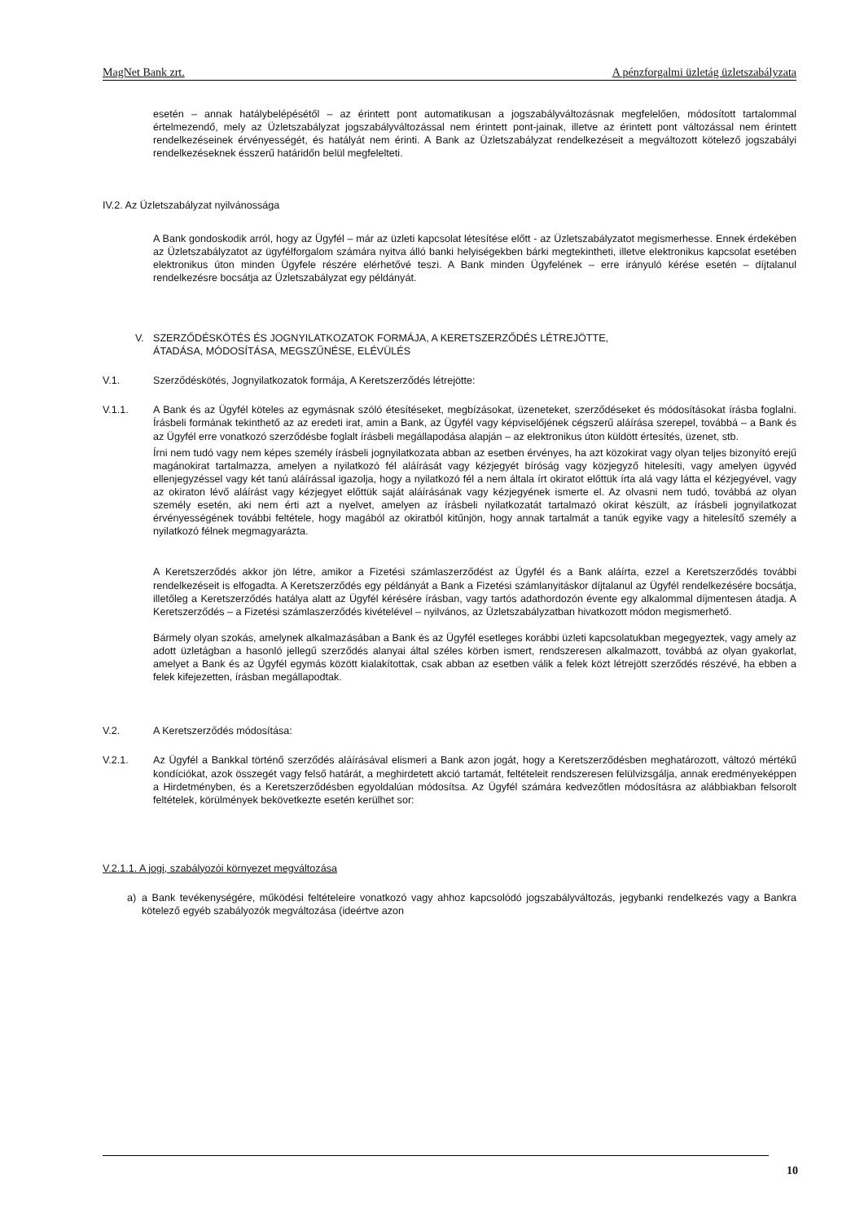MagNet Bank zrt. A pénzforgalmi üzletág üzletszabályzata
esetén – annak hatálybelépésétől – az érintett pont automatikusan a jogszabályváltozásnak megfelelően, módosított tartalommal értelmezendő, mely az Üzletszabályzat jogszabályváltozással nem érintett pont-jainak, illetve az érintett pont változással nem érintett rendelkezéseinek érvényességét, és hatályát nem érinti. A Bank az Üzletszabályzat rendelkezéseit a megváltozott kötelező jogszabályi rendelkezéseknek ésszerű határidőn belül megfelelteti.
IV.2. Az Üzletszabályzat nyilvánossága
A Bank gondoskodik arról, hogy az Ügyfél – már az üzleti kapcsolat létesítése előtt - az Üzletszabályzatot megismerhesse. Ennek érdekében az Üzletszabályzatot az ügyfélforgalom számára nyitva álló banki helyiségekben bárki megtekintheti, illetve elektronikus kapcsolat esetében elektronikus úton minden Ügyfele részére elérhetővé teszi. A Bank minden Ügyfelének – erre irányuló kérése esetén – díjtalanul rendelkezésre bocsátja az Üzletszabályzat egy példányát.
V. SZERZŐDÉSKÖTÉS ÉS JOGNYILATKOZATOK FORMÁJA, A KERETSZERZŐDÉS LÉTREJÖTTE,
ÁTADÁSA, MÓDOSÍTÁSA, MEGSZŰNÉSE, ELÉVÜLÉS
V.1. Szerződéskötés, Jognyilatkozatok formája, A Keretszerződés létrejötte:
V.1.1. A Bank és az Ügyfél köteles az egymásnak szóló étesítéseket, megbízásokat, üzeneteket, szerződéseket és módosításokat írásba foglalni. Írásbeli formának tekinthető az az eredeti irat, amin a Bank, az Ügyfél vagy képviselőjének cégszerű aláírása szerepel, továbbá – a Bank és az Ügyfél erre vonatkozó szerződésbe foglalt írásbeli megállapodása alapján – az elektronikus úton küldött értesítés, üzenet, stb.
Írni nem tudó vagy nem képes személy írásbeli jognyilatkozata abban az esetben érvényes, ha azt közokirat vagy olyan teljes bizonyító erejű magánokirat tartalmazza, amelyen a nyilatkozó fél aláírását vagy kézjegyét bíróság vagy közjegyző hitelesíti, vagy amelyen ügyvéd ellenjegyzéssel vagy két tanú aláírással igazolja, hogy a nyilatkozó fél a nem általa írt okiratot előttük írta alá vagy látta el kézjegyével, vagy az okiraton lévő aláírást vagy kézjegyet előttük saját aláírásának vagy kézjegyének ismerte el. Az olvasni nem tudó, továbbá az olyan személy esetén, aki nem érti azt a nyelvet, amelyen az írásbeli nyilatkozatát tartalmazó okirat készült, az írásbeli jognyilatkozat érvényességének további feltétele, hogy magából az okiratból kitűnjön, hogy annak tartalmát a tanúk egyike vagy a hitelesítő személy a nyilatkozó félnek megmagyarázta.
A Keretszerződés akkor jön létre, amikor a Fizetési számlaszerződést az Ügyfél és a Bank aláírta, ezzel a Keretszerződés további rendelkezéseit is elfogadta. A Keretszerződés egy példányát a Bank a Fizetési számlanyitáskor díjtalanul az Ügyfél rendelkezésére bocsátja, illetőleg a Keretszerződés hatálya alatt az Ügyfél kérésére írásban, vagy tartós adathordozón évente egy alkalommal díjmentesen átadja. A Keretszerződés – a Fizetési számlaszerződés kivételével – nyilvános, az Üzletszabályzatban hivatkozott módon megismerhető.
Bármely olyan szokás, amelynek alkalmazásában a Bank és az Ügyfél esetleges korábbi üzleti kapcsolatukban megegyeztek, vagy amely az adott üzletágban a hasonló jellegű szerződés alanyai által széles körben ismert, rendszeresen alkalmazott, továbbá az olyan gyakorlat, amelyet a Bank és az Ügyfél egymás között kialakítottak, csak abban az esetben válik a felek közt létrejött szerződés részévé, ha ebben a felek kifejezetten, írásban megállapodtak.
V.2. A Keretszerződés módosítása:
V.2.1. Az Ügyfél a Bankkal történő szerződés aláírásával elismeri a Bank azon jogát, hogy a Keretszerződésben meghatározott, változó mértékű kondíciókat, azok összegét vagy felső határát, a meghirdetett akció tartamát, feltételeit rendszeresen felülvizsgálja, annak eredményeképpen a Hirdetményben, és a Keretszerződésben egyoldalúan módosítsa. Az Ügyfél számára kedvezőtlen módosításra az alábbiakban felsorolt feltételek, körülmények bekövetkezte esetén kerülhet sor:
V.2.1.1. A jogi, szabályozói környezet megváltozása
a) a Bank tevékenységére, működési feltételeire vonatkozó vagy ahhoz kapcsolódó jogszabályváltozás, jegybanki rendelkezés vagy a Bankra kötelező egyéb szabályozók megváltozása (ideértve azon
10